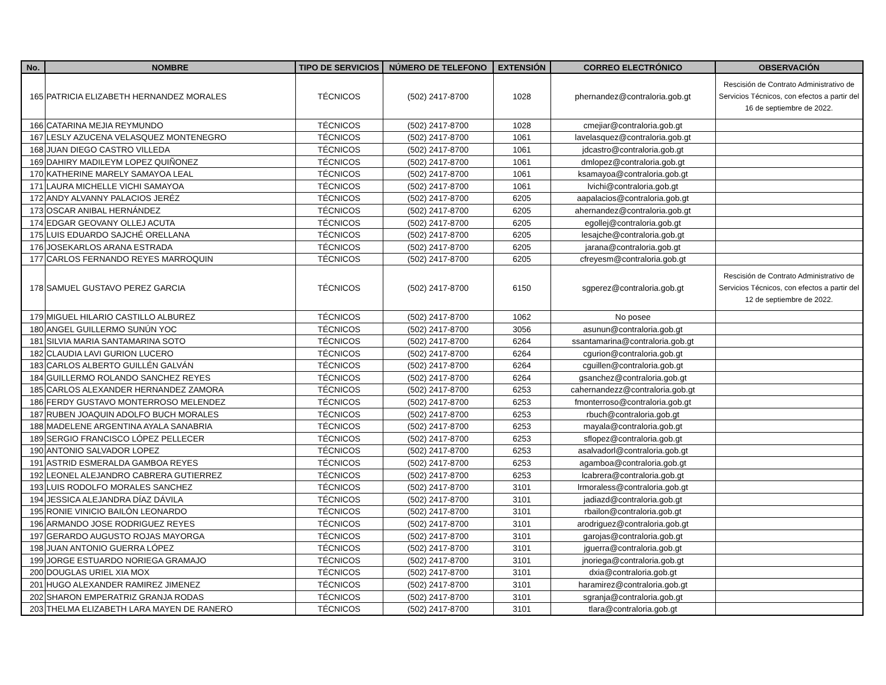| No. | NOMBRE | TIPO DE SERVICIOS | NÚMERO DE TELEFONO | EXTENSIÓN | CORREO ELECTRÓNICO | OBSERVACIÓN |
| --- | --- | --- | --- | --- | --- | --- |
| 165 | PATRICIA ELIZABETH HERNANDEZ MORALES | TÉCNICOS | (502) 2417-8700 | 1028 | phernandez@contraloria.gob.gt | Rescisión de Contrato Administrativo de Servicios Técnicos, con efectos a partir del 16 de septiembre de 2022. |
| 166 | CATARINA MEJIA REYMUNDO | TÉCNICOS | (502) 2417-8700 | 1028 | cmejiar@contraloria.gob.gt | |
| 167 | LESLY AZUCENA VELASQUEZ MONTENEGRO | TÉCNICOS | (502) 2417-8700 | 1061 | lavelasquez@contraloria.gob.gt | |
| 168 | JUAN DIEGO CASTRO VILLEDA | TÉCNICOS | (502) 2417-8700 | 1061 | jdcastro@contraloria.gob.gt | |
| 169 | DAHIRY MADILEYM LOPEZ QUIÑONEZ | TÉCNICOS | (502) 2417-8700 | 1061 | dmlopez@contraloria.gob.gt | |
| 170 | KATHERINE MARELY SAMAYOA LEAL | TÉCNICOS | (502) 2417-8700 | 1061 | ksamayoa@contraloria.gob.gt | |
| 171 | LAURA MICHELLE VICHI SAMAYOA | TÉCNICOS | (502) 2417-8700 | 1061 | lvichi@contraloria.gob.gt | |
| 172 | ANDY ALVANNY PALACIOS JERÉZ | TÉCNICOS | (502) 2417-8700 | 6205 | aapalacios@contraloria.gob.gt | |
| 173 | OSCAR ANIBAL HERNÁNDEZ | TÉCNICOS | (502) 2417-8700 | 6205 | ahernandez@contraloria.gob.gt | |
| 174 | EDGAR GEOVANY OLLEJ ACUTA | TÉCNICOS | (502) 2417-8700 | 6205 | egollej@contraloria.gob.gt | |
| 175 | LUIS EDUARDO SAJCHÉ ORELLANA | TÉCNICOS | (502) 2417-8700 | 6205 | lesajche@contraloria.gob.gt | |
| 176 | JOSEKARLOS ARANA ESTRADA | TÉCNICOS | (502) 2417-8700 | 6205 | jarana@contraloria.gob.gt | |
| 177 | CARLOS FERNANDO REYES MARROQUIN | TÉCNICOS | (502) 2417-8700 | 6205 | cfreyesm@contraloria.gob.gt | |
| 178 | SAMUEL GUSTAVO PEREZ GARCIA | TÉCNICOS | (502) 2417-8700 | 6150 | sgperez@contraloria.gob.gt | Rescisión de Contrato Administrativo de Servicios Técnicos, con efectos a partir del 12 de septiembre de 2022. |
| 179 | MIGUEL HILARIO CASTILLO ALBUREZ | TÉCNICOS | (502) 2417-8700 | 1062 | No posee | |
| 180 | ANGEL GUILLERMO SUNÚN YOC | TÉCNICOS | (502) 2417-8700 | 3056 | asunun@contraloria.gob.gt | |
| 181 | SILVIA MARIA SANTAMARINA SOTO | TÉCNICOS | (502) 2417-8700 | 6264 | ssantamarina@contraloria.gob.gt | |
| 182 | CLAUDIA LAVI GURION LUCERO | TÉCNICOS | (502) 2417-8700 | 6264 | cgurion@contraloria.gob.gt | |
| 183 | CARLOS ALBERTO GUILLÉN GALVÁN | TÉCNICOS | (502) 2417-8700 | 6264 | cguillen@contraloria.gob.gt | |
| 184 | GUILLERMO ROLANDO SANCHEZ REYES | TÉCNICOS | (502) 2417-8700 | 6264 | gsanchez@contraloria.gob.gt | |
| 185 | CARLOS ALEXANDER HERNANDEZ ZAMORA | TÉCNICOS | (502) 2417-8700 | 6253 | cahernandezz@contraloria.gob.gt | |
| 186 | FERDY GUSTAVO MONTERROSO MELENDEZ | TÉCNICOS | (502) 2417-8700 | 6253 | fmonterroso@contraloria.gob.gt | |
| 187 | RUBEN JOAQUIN ADOLFO BUCH MORALES | TÉCNICOS | (502) 2417-8700 | 6253 | rbuch@contraloria.gob.gt | |
| 188 | MADELENE ARGENTINA AYALA SANABRIA | TÉCNICOS | (502) 2417-8700 | 6253 | mayala@contraloria.gob.gt | |
| 189 | SERGIO FRANCISCO LÓPEZ PELLECER | TÉCNICOS | (502) 2417-8700 | 6253 | sflopez@contraloria.gob.gt | |
| 190 | ANTONIO SALVADOR LOPEZ | TÉCNICOS | (502) 2417-8700 | 6253 | asalvadorl@contraloria.gob.gt | |
| 191 | ASTRID ESMERALDA GAMBOA REYES | TÉCNICOS | (502) 2417-8700 | 6253 | agamboa@contraloria.gob.gt | |
| 192 | LEONEL ALEJANDRO CABRERA GUTIERREZ | TÉCNICOS | (502) 2417-8700 | 6253 | lcabrera@contraloria.gob.gt | |
| 193 | LUIS RODOLFO MORALES SANCHEZ | TÉCNICOS | (502) 2417-8700 | 3101 | lrmoraless@contraloria.gob.gt | |
| 194 | JESSICA ALEJANDRA DÍAZ DÁVILA | TÉCNICOS | (502) 2417-8700 | 3101 | jadiazd@contraloria.gob.gt | |
| 195 | RONIE VINICIO BAILÓN LEONARDO | TÉCNICOS | (502) 2417-8700 | 3101 | rbailon@contraloria.gob.gt | |
| 196 | ARMANDO JOSE RODRIGUEZ REYES | TÉCNICOS | (502) 2417-8700 | 3101 | arodriguez@contraloria.gob.gt | |
| 197 | GERARDO AUGUSTO ROJAS MAYORGA | TÉCNICOS | (502) 2417-8700 | 3101 | garojas@contraloria.gob.gt | |
| 198 | JUAN ANTONIO GUERRA LÓPEZ | TÉCNICOS | (502) 2417-8700 | 3101 | jguerra@contraloria.gob.gt | |
| 199 | JORGE ESTUARDO NORIEGA GRAMAJO | TÉCNICOS | (502) 2417-8700 | 3101 | jnoriega@contraloria.gob.gt | |
| 200 | DOUGLAS URIEL XIA MOX | TÉCNICOS | (502) 2417-8700 | 3101 | dxia@contraloria.gob.gt | |
| 201 | HUGO ALEXANDER RAMIREZ JIMENEZ | TÉCNICOS | (502) 2417-8700 | 3101 | haramirez@contraloria.gob.gt | |
| 202 | SHARON EMPERATRIZ GRANJA RODAS | TÉCNICOS | (502) 2417-8700 | 3101 | sgranja@contraloria.gob.gt | |
| 203 | THELMA ELIZABETH LARA MAYEN DE RANERO | TÉCNICOS | (502) 2417-8700 | 3101 | tlara@contraloria.gob.gt | |